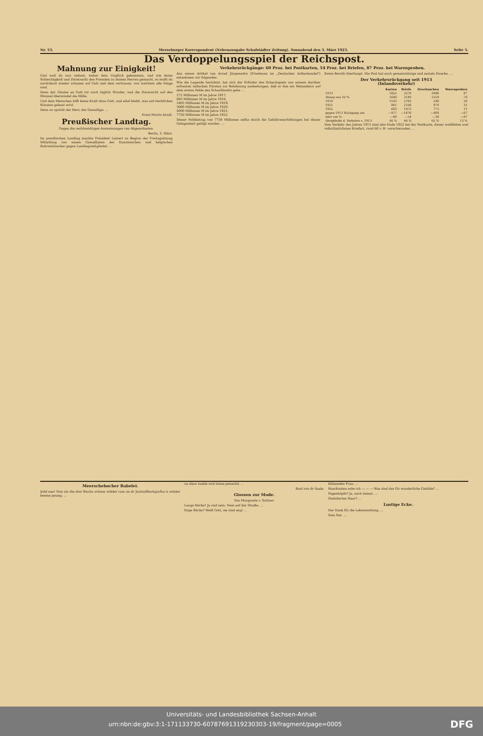Nr. 53. Merseburger Korrespondent (Nebenausgabe Schafstädter Zeitung). Sonnabend den 3. März 1923. Seite 5.
Das Verdoppelungsspiel der Reichspost.
Mahnung zur Einigkeit!
Und weil du nun siehest, woher dein Unglück gekommen, und wie deine Schlechtigkeit und Zwietracht den Fremden zu deinen Herren gemacht, so mußt du zuvörderst wieder schauen auf Gott und dem vertrauen, von welchem alle Dinge sind.
Denn der Glaube an Gott tut noch täglich Wunder, und die Zuversicht auf den Himmel überwindet die Hölle.
Und dem Menschen hilft keine Kraft ohne Gott, und eitel bleibt, was auf sterblichen Künsten gebaut wird.
Denn so spricht der Herr, der Gewaltige: ...
Ernst Moritz Arndt.
Preußischer Landtag.
Gegen die rechtswidrigen Ausweisungen von Abgeordneten.
Berlin, 3. März.
Im preußischen Landtag machte Präsident Leinert zu Beginn der Freitagsitzung Mitteilung von neuen Gewalttaten der französischen und belgischen Ruhreinbrecher gegen Landtagsmitglieder. ...
Verkehrsrückgänge: 60 Proz. bei Postkarten, 54 Proz. bei Briefen, 87 Proz. bei Warenproben.
Aus einem Artikel von Arved Jürgensohn (Friedenau im „Deutschen Außenhandel") entnehmen wir folgendes:
Wie die Legende berichtet, hat sich der Erfinder des Schachspiels von seinem darüber erfreuten indischen Fürsten zur Belohnung ausbedungen, daß er ihm ein Weizenkorn auf dem ersten Felde des Schachbretts gebe ...
272 Millionen M im Jahre 1917;
893 Millionen M im Jahre 1918;
1805 Millionen M im Jahre 1919;
3000 Millionen M im Jahre 1920;
4000 Millionen M im Jahre 1921;
7750 Millionen M im Jahre 1922.
Dieser Fehlbetrag von 7750 Millionen sollte durch die Gebührenerhöhungen bei dieser Gelegenheit getilgt werden. ...
freien Berufe überhaupt. Die Post hat auch gemeinnützige und soziale Zwecke. ...
Der Verkehrsrückgang seit 1913
(Inlandsverkehr)
| | Karten | Briefe | Drucksachen | Warenproben |
| --- | --- | --- | --- | --- |
| 1913 | 1822 | 3276 | 1898 | 87 |
| Abzug von 10 % | 1640 | 3149 | 1259 | 78 |
| 1919 | 1143 | 2783 | 598 | 30 |
| 1921 | 861 | 2106 | 974 | 31 |
| 1922 | 663 | 1473 | 775 | 11 |
| gegen 1913 Rückgang um | —977 | —1676 | —484 | —67 |
| oder um %: | —60 | —54 | —38 | —87 |
| übrigbleibt d. Verkehrs v. 1913: | 40 % | 46 % | 62 % | 13 % |
Vom Verkehr des Jahres 1913 sind also Ende 1922 bei der Postkarte, dieser wohlfeilen und volkstümlichsten Briefart, rund 60 v. H. verschwunden ...
Meerschebocher Babelei.
Jodd nee! Nun sin die drei Wochn schone widder rum un dr Juchndföschgurfus is widder beeme jezang. ...
un dänn hadde sich binne jemachd. ...
Baul von dr Saale.
Glossen zur Mode.
Von Margarete v. Suttner.
Lange Röcke? Ja und nein. Nein auf der Straße. ...
Enge Röcke? Weiß Gott, sie sind eng! ...
blühenden Frau. ...
Haarknoten sehe ich — — — Was sind das für wunderliche Gebilde? ...
Pagenköpfe? Ja, noch immer. ...
Onduliertes Haar? ...
Lustige Ecke.
Der Dank für die Lebensrettung. ...
Sein Rat. ...
Universitäts- und Landesbibliothek Sachsen-Anhalt
urn:nbn:de:gbv:3:1-171133730-60787691319230303-19/fragment/page=0005 DFG